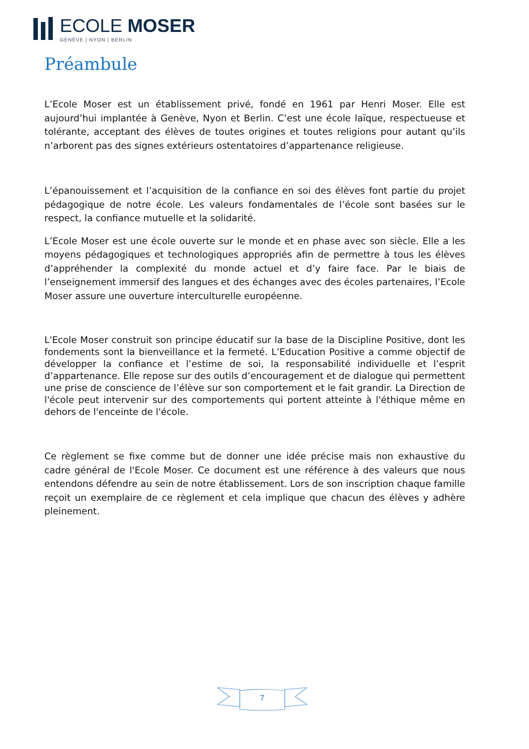ECOLE MOSER
GENÈVE | NYON | BERLIN
Préambule
L’Ecole Moser est un établissement privé, fondé en 1961 par Henri Moser. Elle est aujourd’hui implantée à Genève, Nyon et Berlin. C’est une école laïque, respectueuse et tolérante, acceptant des élèves de toutes origines et toutes religions pour autant qu’ils n’arborent pas des signes extérieurs ostentatoires d’appartenance religieuse.
L’épanouissement et l’acquisition de la confiance en soi des élèves font partie du projet pédagogique de notre école. Les valeurs fondamentales de l’école sont basées sur le respect, la confiance mutuelle et la solidarité.
L’Ecole Moser est une école ouverte sur le monde et en phase avec son siècle. Elle a les moyens pédagogiques et technologiques appropriés afin de permettre à tous les élèves d’appréhender la complexité du monde actuel et d’y faire face. Par le biais de l’enseignement immersif des langues et des échanges avec des écoles partenaires, l’Ecole Moser assure une ouverture interculturelle européenne.
L'Ecole Moser construit son principe éducatif sur la base de la Discipline Positive, dont les fondements sont la bienveillance et la fermeté. L’Education Positive a comme objectif de développer la confiance et l’estime de soi, la responsabilité individuelle et l’esprit d’appartenance. Elle repose sur des outils d’encouragement et de dialogue qui permettent une prise de conscience de l’élève sur son comportement et le fait grandir. La Direction de l'école peut intervenir sur des comportements qui portent atteinte à l'éthique même en dehors de l'enceinte de l'école.
Ce règlement se fixe comme but de donner une idée précise mais non exhaustive du cadre général de l'Ecole Moser. Ce document est une référence à des valeurs que nous entendons défendre au sein de notre établissement. Lors de son inscription chaque famille reçoit un exemplaire de ce règlement et cela implique que chacun des élèves y adhère pleinement.
7